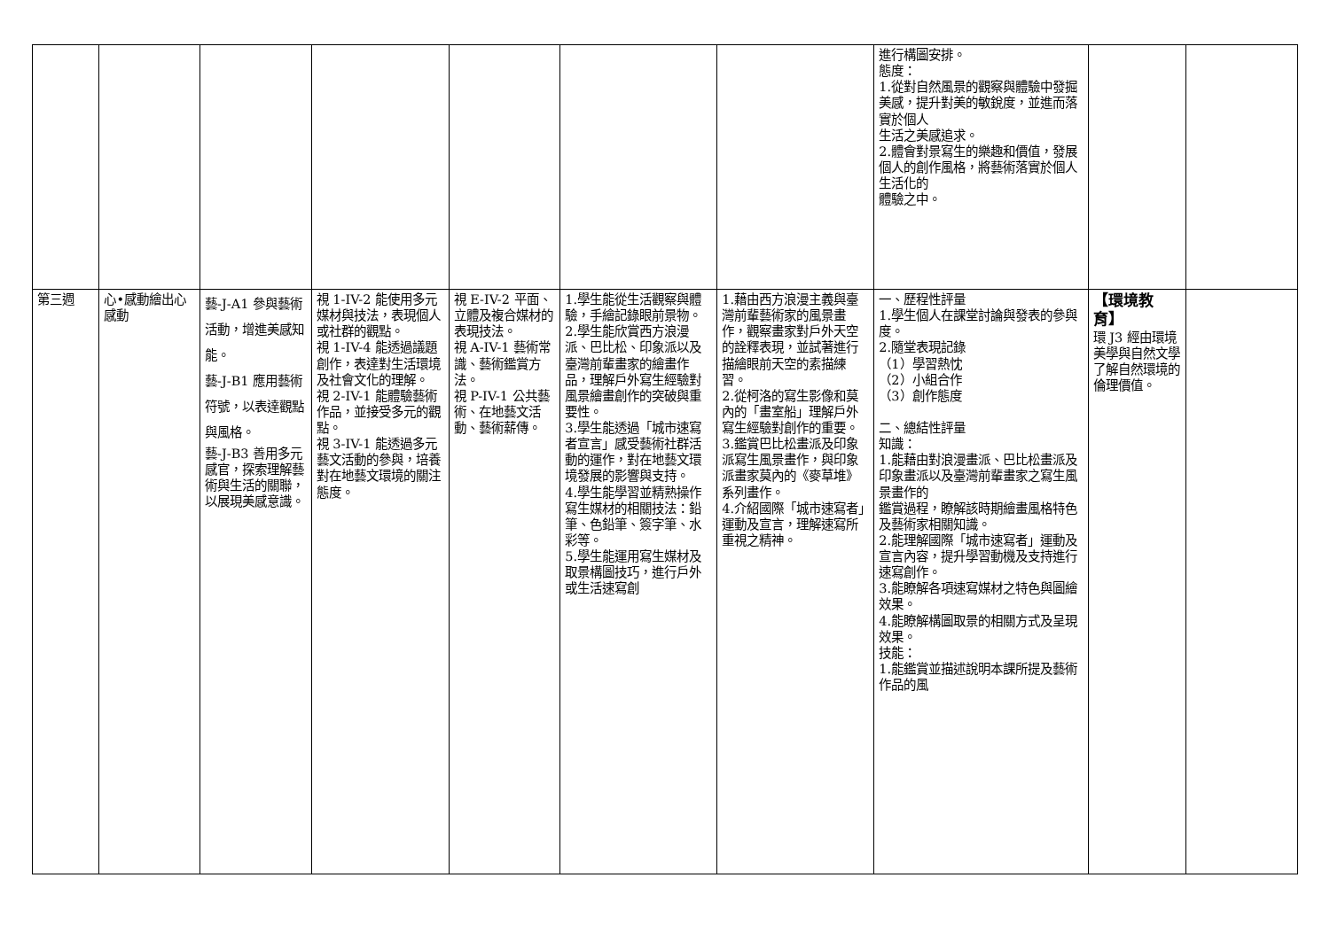| | | | | | | | 進行構圖安排。 態度： 1.從對自然風景的觀察與體驗中發掘美感，提升對美的敏銳度，並進而落實於個人 生活之美感追求。 2.體會對景寫生的樂趣和價值，發展個人的創作風格，將藝術落實於個人生活化的 體驗之中。 | | |
| 第三週 | 心•感動繪出心感動 | 藝-J-A1 參與藝術活動，增進美感知能。 藝-J-B1 應用藝術符號，以表達觀點與風格。 藝-J-B3 善用多元感官，探索理解藝術與生活的關聯，以展現美感意識。 | 視 1-IV-2 能使用多元媒材與技法，表現個人或社群的觀點。 視 1-IV-4 能透過議題創作，表達對生活環境及社會文化的理解。 視 2-IV-1 能體驗藝術作品，並接受多元的觀點。 視 3-IV-1 能透過多元藝文活動的參與，培養對在地藝文環境的關注態度。 | 視 E-IV-2 平面、立體及複合媒材的表現技法。 視 A-IV-1 藝術常識、藝術鑑賞方法。 視 P-IV-1 公共藝術、在地藝文活動、藝術薪傳。 | 1.學生能從生活觀察與體驗，手繪記錄眼前景物。 2.學生能欣賞西方浪漫派、巴比松、印象派以及臺灣前輩畫家的繪畫作品，理解戶外寫生經驗對風景繪畫創作的突破與重要性。 3.學生能透過「城市速寫者宣言」感受藝術社群活動的運作，對在地藝文環境發展的影響與支持。 4.學生能學習並精熟操作寫生媒材的相關技法：鉛筆、色鉛筆、簽字筆、水彩等。 5.學生能運用寫生媒材及取景構圖技巧，進行戶外或生活速寫創 | 1.藉由西方浪漫主義與臺灣前輩藝術家的風景畫作，觀察畫家對戶外天空的詮釋表現，並試著進行描繪眼前天空的素描練習。 2.從柯洛的寫生影像和莫內的「畫室船」理解戶外寫生經驗對創作的重要。 3.鑑賞巴比松畫派及印象派寫生風景畫作，與印象派畫家莫內的《麥草堆》系列畫作。 4.介紹國際「城市速寫者」運動及宣言，理解速寫所重視之精神。 | 一、歷程性評量 1.學生個人在課堂討論與發表的參與度。 2.隨堂表現記錄 （1）學習熱忱 （2）小組合作 （3）創作態度 二、總結性評量 知識： 1.能藉由對浪漫畫派、巴比松畫派及印象畫派以及臺灣前輩畫家之寫生風景畫作的 鑑賞過程，瞭解該時期繪畫風格特色及藝術家相關知識。 2.能理解國際「城市速寫者」運動及宣言內容，提升學習動機及支持進行速寫創作。 3.能瞭解各項速寫媒材之特色與圖繪效果。 4.能瞭解構圖取景的相關方式及呈現效果。 技能： 1.能鑑賞並描述說明本課所提及藝術作品的風 | 【環境教育】 環 J3 經由環境美學與自然文學了解自然環境的倫理價值。 | |